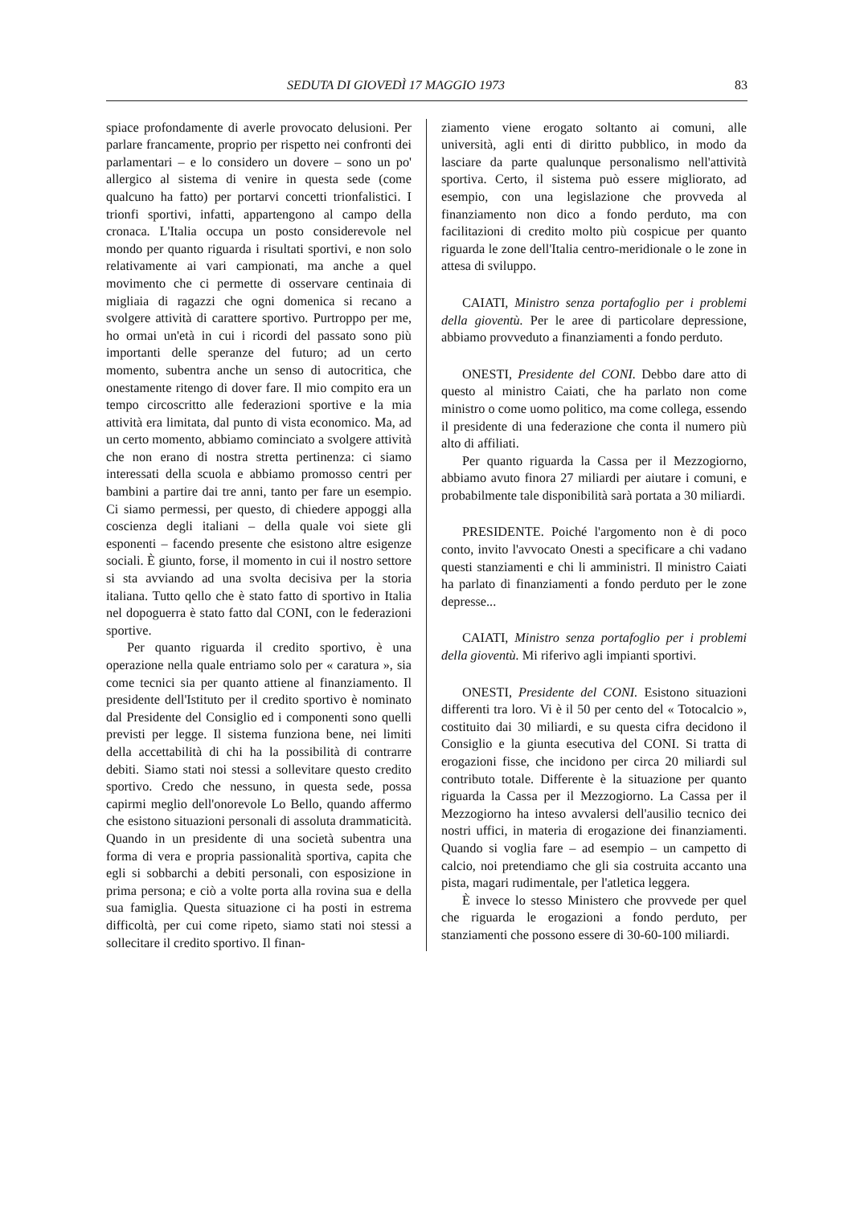SEDUTA DI GIOVEDÌ 17 MAGGIO 1973 83
spiace profondamente di averle provocato delusioni. Per parlare francamente, proprio per rispetto nei confronti dei parlamentari – e lo considero un dovere – sono un po' allergico al sistema di venire in questa sede (come qualcuno ha fatto) per portarvi concetti trionfalistici. I trionfi sportivi, infatti, appartengono al campo della cronaca. L'Italia occupa un posto considerevole nel mondo per quanto riguarda i risultati sportivi, e non solo relativamente ai vari campionati, ma anche a quel movimento che ci permette di osservare centinaia di migliaia di ragazzi che ogni domenica si recano a svolgere attività di carattere sportivo. Purtroppo per me, ho ormai un'età in cui i ricordi del passato sono più importanti delle speranze del futuro; ad un certo momento, subentra anche un senso di autocritica, che onestamente ritengo di dover fare. Il mio compito era un tempo circoscritto alle federazioni sportive e la mia attività era limitata, dal punto di vista economico. Ma, ad un certo momento, abbiamo cominciato a svolgere attività che non erano di nostra stretta pertinenza: ci siamo interessati della scuola e abbiamo promosso centri per bambini a partire dai tre anni, tanto per fare un esempio. Ci siamo permessi, per questo, di chiedere appoggi alla coscienza degli italiani – della quale voi siete gli esponenti – facendo presente che esistono altre esigenze sociali. È giunto, forse, il momento in cui il nostro settore si sta avviando ad una svolta decisiva per la storia italiana. Tutto qello che è stato fatto di sportivo in Italia nel dopoguerra è stato fatto dal CONI, con le federazioni sportive.
Per quanto riguarda il credito sportivo, è una operazione nella quale entriamo solo per « caratura », sia come tecnici sia per quanto attiene al finanziamento. Il presidente dell'Istituto per il credito sportivo è nominato dal Presidente del Consiglio ed i componenti sono quelli previsti per legge. Il sistema funziona bene, nei limiti della accettabilità di chi ha la possibilità di contrarre debiti. Siamo stati noi stessi a sollevitare questo credito sportivo. Credo che nessuno, in questa sede, possa capirmi meglio dell'onorevole Lo Bello, quando affermo che esistono situazioni personali di assoluta drammaticità. Quando in un presidente di una società subentra una forma di vera e propria passionalità sportiva, capita che egli si sobbarchi a debiti personali, con esposizione in prima persona; e ciò a volte porta alla rovina sua e della sua famiglia. Questa situazione ci ha posti in estrema difficoltà, per cui come ripeto, siamo stati noi stessi a sollecitare il credito sportivo. Il finan-
ziamento viene erogato soltanto ai comuni, alle università, agli enti di diritto pubblico, in modo da lasciare da parte qualunque personalismo nell'attività sportiva. Certo, il sistema può essere migliorato, ad esempio, con una legislazione che provveda al finanziamento non dico a fondo perduto, ma con facilitazioni di credito molto più cospicue per quanto riguarda le zone dell'Italia centro-meridionale o le zone in attesa di sviluppo.
CAIATI, Ministro senza portafoglio per i problemi della gioventù. Per le aree di particolare depressione, abbiamo provveduto a finanziamenti a fondo perduto.
ONESTI, Presidente del CONI. Debbo dare atto di questo al ministro Caiati, che ha parlato non come ministro o come uomo politico, ma come collega, essendo il presidente di una federazione che conta il numero più alto di affiliati.
Per quanto riguarda la Cassa per il Mezzogiorno, abbiamo avuto finora 27 miliardi per aiutare i comuni, e probabilmente tale disponibilità sarà portata a 30 miliardi.
PRESIDENTE. Poiché l'argomento non è di poco conto, invito l'avvocato Onesti a specificare a chi vadano questi stanziamenti e chi li amministri. Il ministro Caiati ha parlato di finanziamenti a fondo perduto per le zone depresse...
CAIATI, Ministro senza portafoglio per i problemi della gioventù. Mi riferivo agli impianti sportivi.
ONESTI, Presidente del CONI. Esistono situazioni differenti tra loro. Vi è il 50 per cento del « Totocalcio », costituito dai 30 miliardi, e su questa cifra decidono il Consiglio e la giunta esecutiva del CONI. Si tratta di erogazioni fisse, che incidono per circa 20 miliardi sul contributo totale. Differente è la situazione per quanto riguarda la Cassa per il Mezzogiorno. La Cassa per il Mezzogiorno ha inteso avvalersi dell'ausilio tecnico dei nostri uffici, in materia di erogazione dei finanziamenti. Quando si voglia fare – ad esempio – un campetto di calcio, noi pretendiamo che gli sia costruita accanto una pista, magari rudimentale, per l'atletica leggera.
È invece lo stesso Ministero che provvede per quel che riguarda le erogazioni a fondo perduto, per stanziamenti che possono essere di 30-60-100 miliardi.